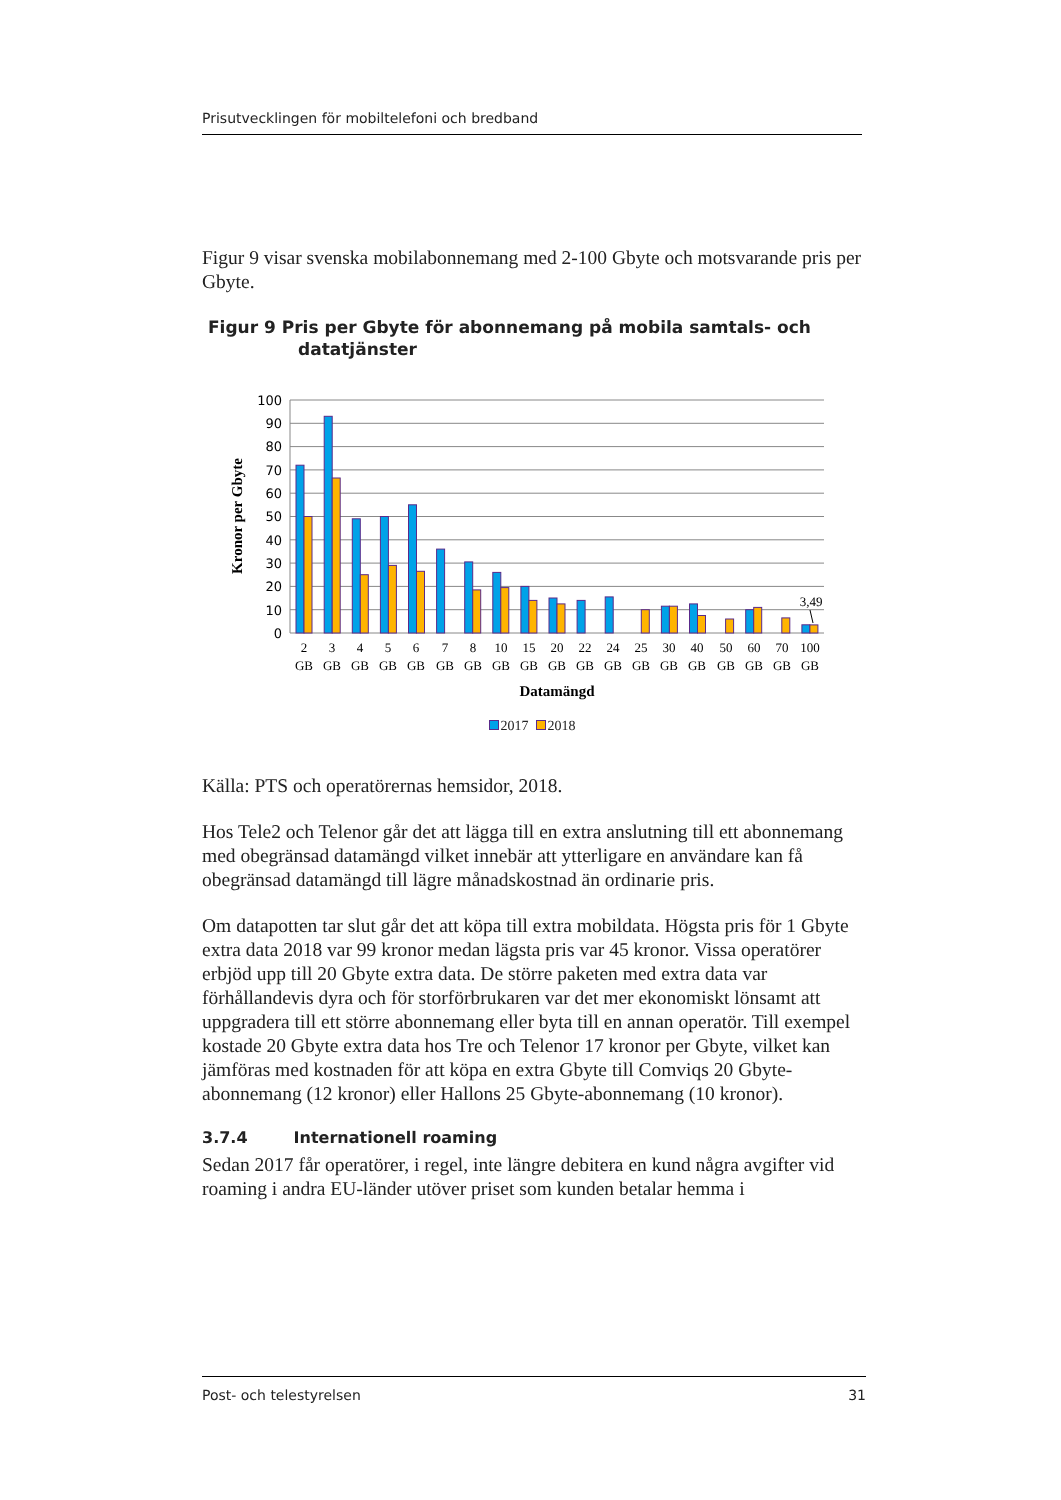Prisutvecklingen för mobiltelefoni och bredband
Figur 9 visar svenska mobilabonnemang med 2-100 Gbyte och motsvarande pris per Gbyte.
Figur 9 Pris per Gbyte för abonnemang på mobila samtals- och datatjänster
100
90
80
70
60
50
40
30
20
10
0
Kronor per Gbyte
3,49
2
3
4
5
6
7
8
10
15
20
22
24
25
30
40
50
60
70
100
GB
GB
GB
GB
GB
GB
GB
GB
GB
GB
GB
GB
GB
GB
GB
GB
GB
GB
GB
Datamängd
2017 2018
Källa: PTS och operatörernas hemsidor, 2018.
Hos Tele2 och Telenor går det att lägga till en extra anslutning till ett abonnemang med obegränsad datamängd vilket innebär att ytterligare en användare kan få obegränsad datamängd till lägre månadskostnad än ordinarie pris.
Om datapotten tar slut går det att köpa till extra mobildata. Högsta pris för 1 Gbyte extra data 2018 var 99 kronor medan lägsta pris var 45 kronor. Vissa operatörer erbjöd upp till 20 Gbyte extra data. De större paketen med extra data var förhållandevis dyra och för storförbrukaren var det mer ekonomiskt lönsamt att uppgradera till ett större abonnemang eller byta till en annan operatör. Till exempel kostade 20 Gbyte extra data hos Tre och Telenor 17 kronor per Gbyte, vilket kan jämföras med kostnaden för att köpa en extra Gbyte till Comviqs 20 Gbyte-abonnemang (12 kronor) eller Hallons 25 Gbyte-abonnemang (10 kronor).
3.7.4 Internationell roaming
Sedan 2017 får operatörer, i regel, inte längre debitera en kund några avgifter vid roaming i andra EU-länder utöver priset som kunden betalar hemma i
Post- och telestyrelsen 31